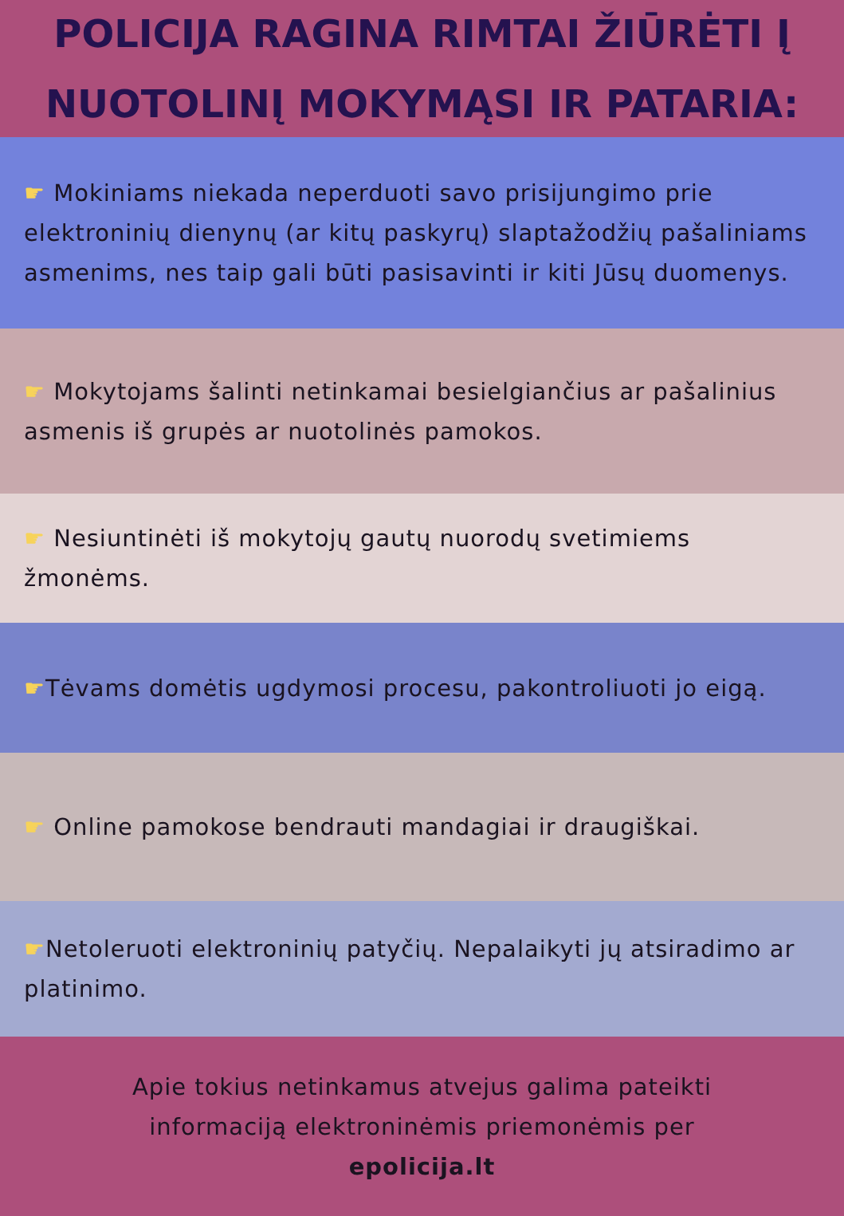POLICIJA RAGINA RIMTAI ŽIŪRĖTI Į NUOTOLINĮ MOKYMĄSI IR PATARIA:
☛ Mokiniams niekada neperduoti savo prisijungimo prie elektroninių dienynų (ar kitų paskyrų) slaptažodžių pašaliniams asmenims, nes taip gali būti pasisavinti ir kiti Jūsų duomenys.
☛ Mokytojams šalinti netinkamai besielgiančius ar pašalinius asmenis iš grupės ar nuotolinės pamokos.
☛ Nesiuntinėti iš mokytojų gautų nuorodų svetimiems žmonėms.
☛Tėvams domėtis ugdymosi procesu, pakontroliuoti jo eigą.
☛ Online pamokose bendrauti mandagiai ir draugiškai.
☛Netoleruoti elektroninių patyčių. Nepalaikyti jų atsiradimo ar platinimo.
Apie tokius netinkamus atvejus galima pateikti
informaciją elektroninėmis priemonėmis per
epolicija.lt